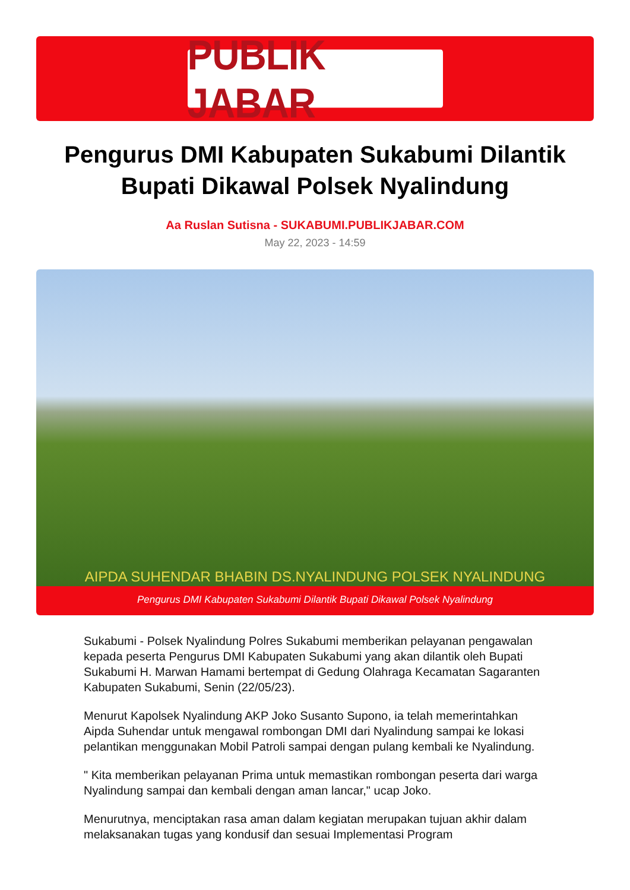PUBLIK JABAR
Pengurus DMI Kabupaten Sukabumi Dilantik Bupati Dikawal Polsek Nyalindung
Aa Ruslan Sutisna - SUKABUMI.PUBLIKJABAR.COM
May 22, 2023 - 14:59
AIPDA SUHENDAR BHABIN DS.NYALINDUNG POLSEK NYALINDUNG
Pengurus DMI Kabupaten Sukabumi Dilantik Bupati Dikawal Polsek Nyalindung
Sukabumi - Polsek Nyalindung Polres Sukabumi memberikan pelayanan pengawalan kepada peserta Pengurus DMI Kabupaten Sukabumi yang akan dilantik oleh Bupati Sukabumi H. Marwan Hamami bertempat di Gedung Olahraga Kecamatan Sagaranten Kabupaten Sukabumi, Senin (22/05/23).
Menurut Kapolsek Nyalindung AKP Joko Susanto Supono, ia telah memerintahkan Aipda Suhendar untuk mengawal rombongan DMI dari Nyalindung sampai ke lokasi pelantikan menggunakan Mobil Patroli sampai dengan pulang kembali ke Nyalindung.
" Kita memberikan pelayanan Prima untuk memastikan rombongan peserta dari warga Nyalindung sampai dan kembali dengan aman lancar," ucap Joko.
Menurutnya, menciptakan rasa aman dalam kegiatan merupakan tujuan akhir dalam melaksanakan tugas yang kondusif dan sesuai Implementasi Program